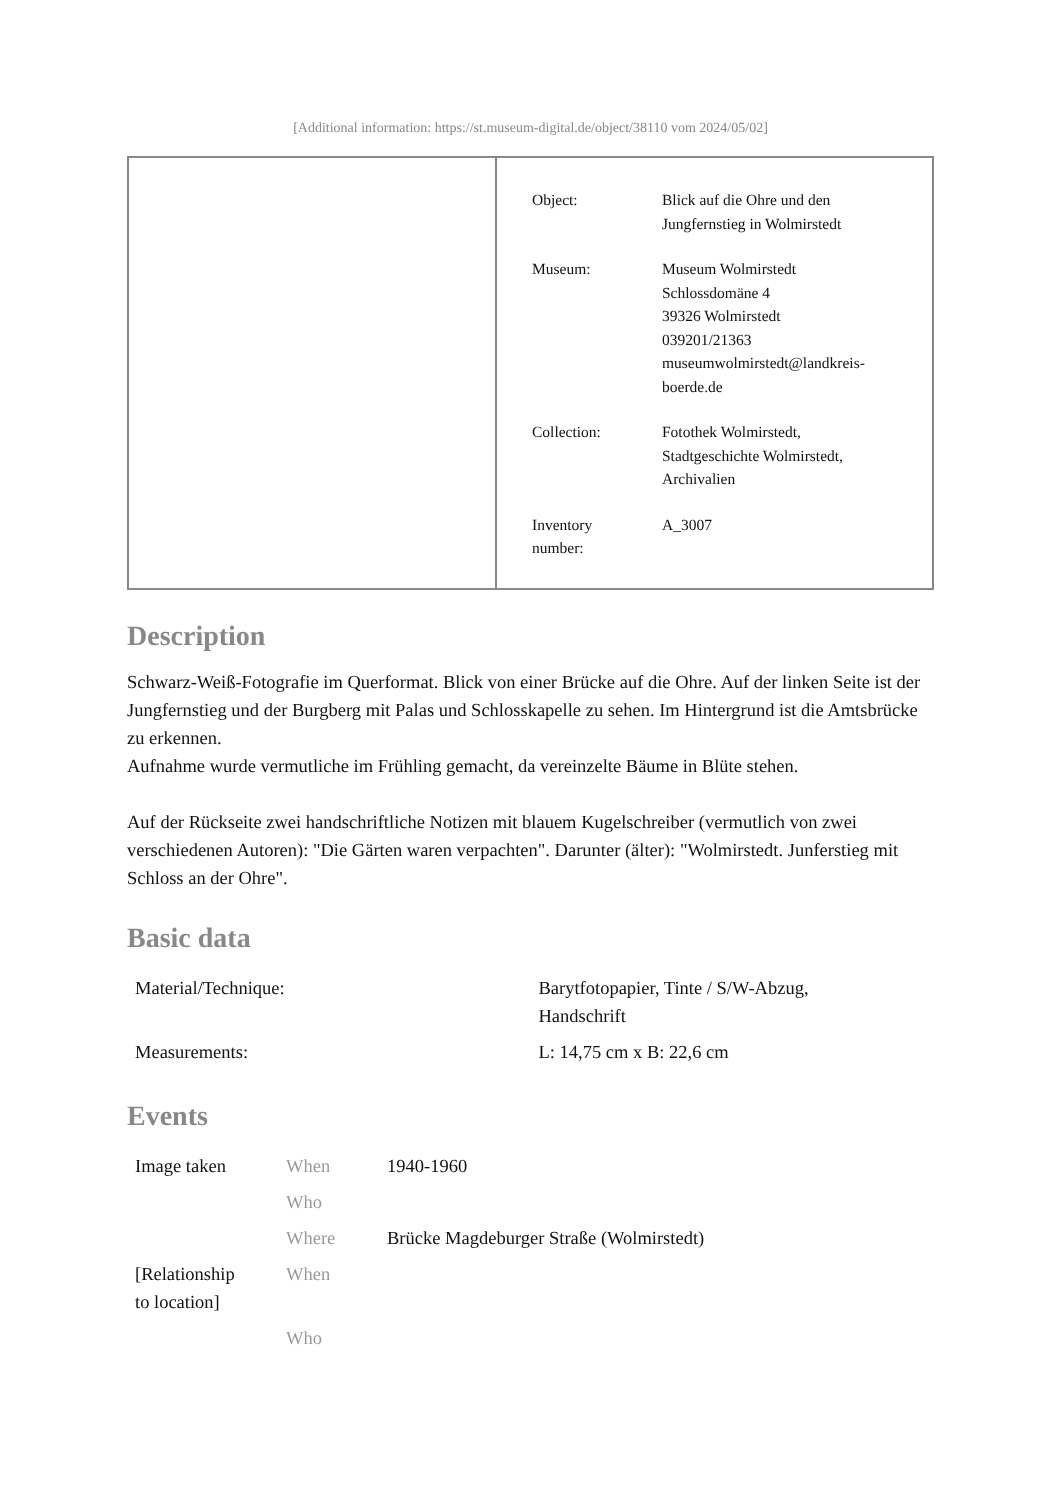[Additional information: https://st.museum-digital.de/object/38110 vom 2024/05/02]
| Object: | Blick auf die Ohre und den Jungfernstieg in Wolmirstedt |
| Museum: | Museum Wolmirstedt Schlossdomäne 4 39326 Wolmirstedt 039201/21363 museumwolmirstedt@landkreis- boerde.de |
| Collection: | Fotothek Wolmirstedt, Stadtgeschichte Wolmirstedt, Archivalien |
| Inventory number: | A_3007 |
Description
Schwarz-Weiß-Fotografie im Querformat. Blick von einer Brücke auf die Ohre. Auf der linken Seite ist der Jungfernstieg und der Burgberg mit Palas und Schlosskapelle zu sehen. Im Hintergrund ist die Amtsbrücke zu erkennen.
Aufnahme wurde vermutliche im Frühling gemacht, da vereinzelte Bäume in Blüte stehen.
Auf der Rückseite zwei handschriftliche Notizen mit blauem Kugelschreiber (vermutlich von zwei verschiedenen Autoren): "Die Gärten waren verpachten". Darunter (älter): "Wolmirstedt. Junferstieg mit Schloss an der Ohre".
Basic data
| Material/Technique: | Barytfotopapier, Tinte / S/W-Abzug, Handschrift |
| Measurements: | L: 14,75 cm x B: 22,6 cm |
Events
| Image taken | When | 1940-1960 |
| | Who | |
| | Where | Brücke Magdeburger Straße (Wolmirstedt) |
| [Relationship to location] | When | |
| | Who | |